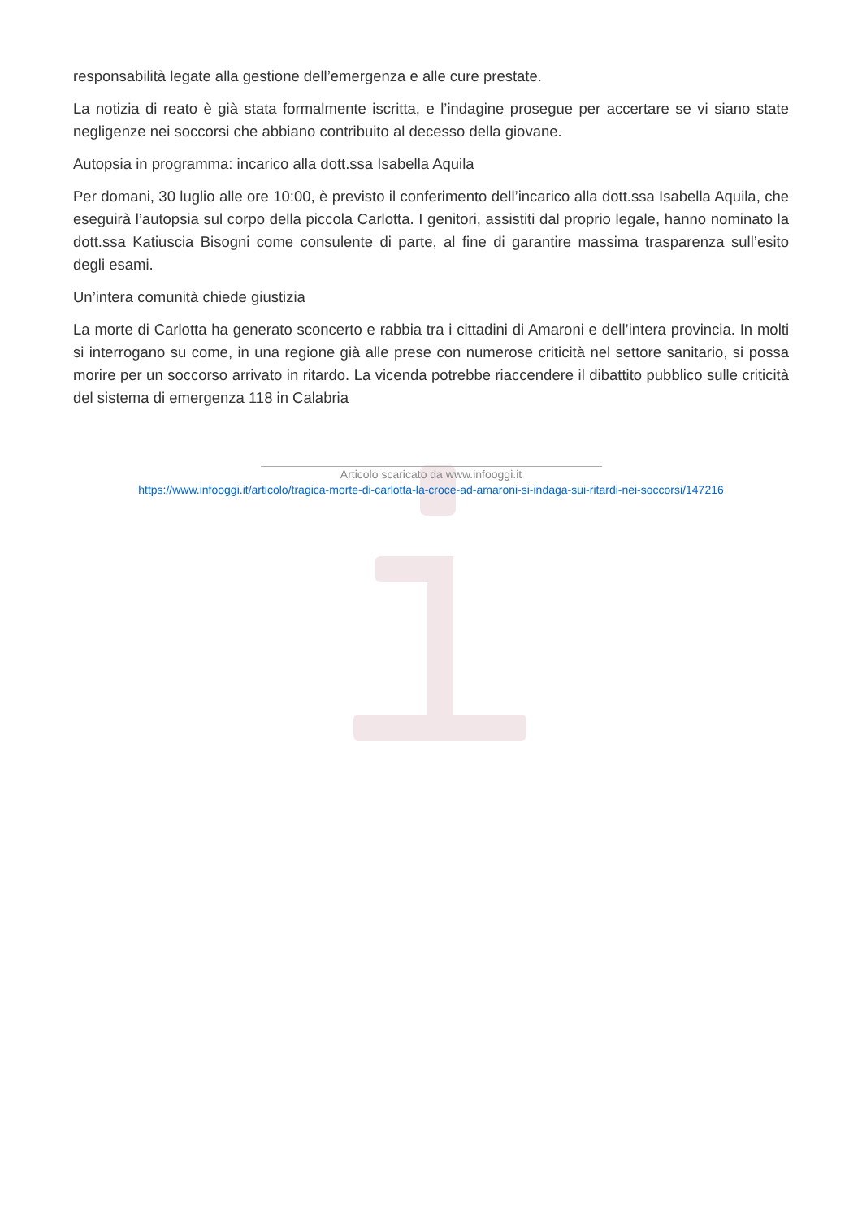responsabilità legate alla gestione dell’emergenza e alle cure prestate.
La notizia di reato è già stata formalmente iscritta, e l’indagine prosegue per accertare se vi siano state negligenze nei soccorsi che abbiano contribuito al decesso della giovane.
Autopsia in programma: incarico alla dott.ssa Isabella Aquila
Per domani, 30 luglio alle ore 10:00, è previsto il conferimento dell’incarico alla dott.ssa Isabella Aquila, che eseguirà l’autopsia sul corpo della piccola Carlotta. I genitori, assistiti dal proprio legale, hanno nominato la dott.ssa Katiuscia Bisogni come consulente di parte, al fine di garantire massima trasparenza sull’esito degli esami.
Un’intera comunità chiede giustizia
La morte di Carlotta ha generato sconcerto e rabbia tra i cittadini di Amaroni e dell’intera provincia. In molti si interrogano su come, in una regione già alle prese con numerose criticità nel settore sanitario, si possa morire per un soccorso arrivato in ritardo. La vicenda potrebbe riaccendere il dibattito pubblico sulle criticità del sistema di emergenza 118 in Calabria
Articolo scaricato da www.infooggi.it
https://www.infooggi.it/articolo/tragica-morte-di-carlotta-la-croce-ad-amaroni-si-indaga-sui-ritardi-nei-soccorsi/147216